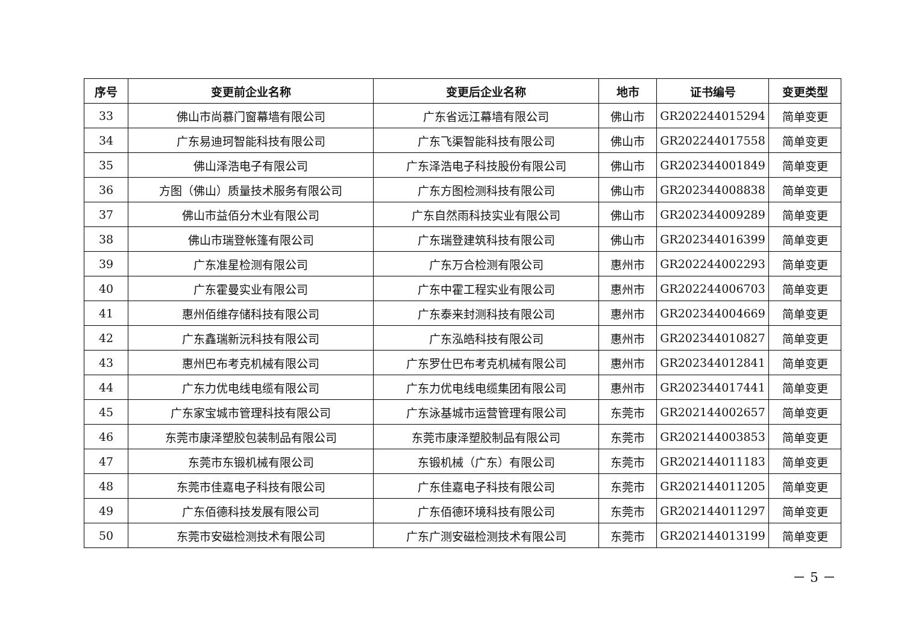| 序号 | 变更前企业名称 | 变更后企业名称 | 地市 | 证书编号 | 变更类型 |
| --- | --- | --- | --- | --- | --- |
| 33 | 佛山市尚慕门窗幕墙有限公司 | 广东省远江幕墙有限公司 | 佛山市 | GR202244015294 | 简单变更 |
| 34 | 广东易迪珂智能科技有限公司 | 广东飞渠智能科技有限公司 | 佛山市 | GR202244017558 | 简单变更 |
| 35 | 佛山泽浩电子有限公司 | 广东泽浩电子科技股份有限公司 | 佛山市 | GR202344001849 | 简单变更 |
| 36 | 方图（佛山）质量技术服务有限公司 | 广东方图检测科技有限公司 | 佛山市 | GR202344008838 | 简单变更 |
| 37 | 佛山市益佰分木业有限公司 | 广东自然雨科技实业有限公司 | 佛山市 | GR202344009289 | 简单变更 |
| 38 | 佛山市瑞登帐篷有限公司 | 广东瑞登建筑科技有限公司 | 佛山市 | GR202344016399 | 简单变更 |
| 39 | 广东准星检测有限公司 | 广东万合检测有限公司 | 惠州市 | GR202244002293 | 简单变更 |
| 40 | 广东霍曼实业有限公司 | 广东中霍工程实业有限公司 | 惠州市 | GR202244006703 | 简单变更 |
| 41 | 惠州佰维存储科技有限公司 | 广东泰来封测科技有限公司 | 惠州市 | GR202344004669 | 简单变更 |
| 42 | 广东鑫瑞新沅科技有限公司 | 广东泓皓科技有限公司 | 惠州市 | GR202344010827 | 简单变更 |
| 43 | 惠州巴布考克机械有限公司 | 广东罗仕巴布考克机械有限公司 | 惠州市 | GR202344012841 | 简单变更 |
| 44 | 广东力优电线电缆有限公司 | 广东力优电线电缆集团有限公司 | 惠州市 | GR202344017441 | 简单变更 |
| 45 | 广东家宝城市管理科技有限公司 | 广东泳基城市运营管理有限公司 | 东莞市 | GR202144002657 | 简单变更 |
| 46 | 东莞市康泽塑胶包装制品有限公司 | 东莞市康泽塑胶制品有限公司 | 东莞市 | GR202144003853 | 简单变更 |
| 47 | 东莞市东锻机械有限公司 | 东锻机械（广东）有限公司 | 东莞市 | GR202144011183 | 简单变更 |
| 48 | 东莞市佳嘉电子科技有限公司 | 广东佳嘉电子科技有限公司 | 东莞市 | GR202144011205 | 简单变更 |
| 49 | 广东佰德科技发展有限公司 | 广东佰德环境科技有限公司 | 东莞市 | GR202144011297 | 简单变更 |
| 50 | 东莞市安磁检测技术有限公司 | 广东广测安磁检测技术有限公司 | 东莞市 | GR202144013199 | 简单变更 |
－ 5 －